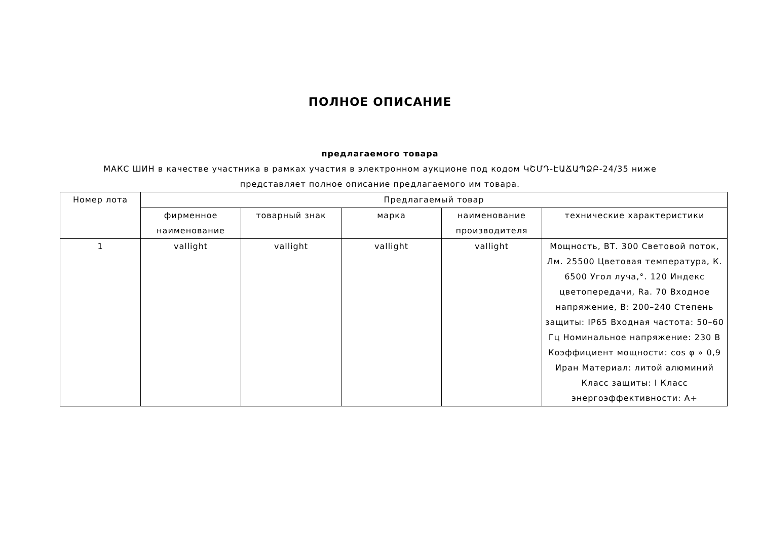ПОЛНОЕ ОПИСАНИЕ
предлагаемого товара
МАКС ШИН в качестве участника в рамках участия в электронном аукционе под кодом ԿՇՄԴ-ԷԱՃԱՊՁԲ-24/35 ниже представляет полное описание предлагаемого им товара.
| Номер лота | Предлагаемый товар | | | | |
| --- | --- | --- | --- | --- | --- |
| | фирменное наименование | товарный знак | марка | наименование производителя | технические характеристики |
| 1 | vallight | vallight | vallight | vallight | Мощность, ВТ. 300 Световой поток, Лм. 25500 Цветовая температура, К. 6500 Угол луча,°. 120 Индекс цветопередачи, Ra. 70 Входное напряжение, В: 200–240 Степень защиты: IP65 Входная частота: 50–60 Гц Номинальное напряжение: 230 В Коэффициент мощности: cos φ » 0,9 Иран Материал: литой алюминий Класс защиты: I Класс энергоэффективности: A+ |